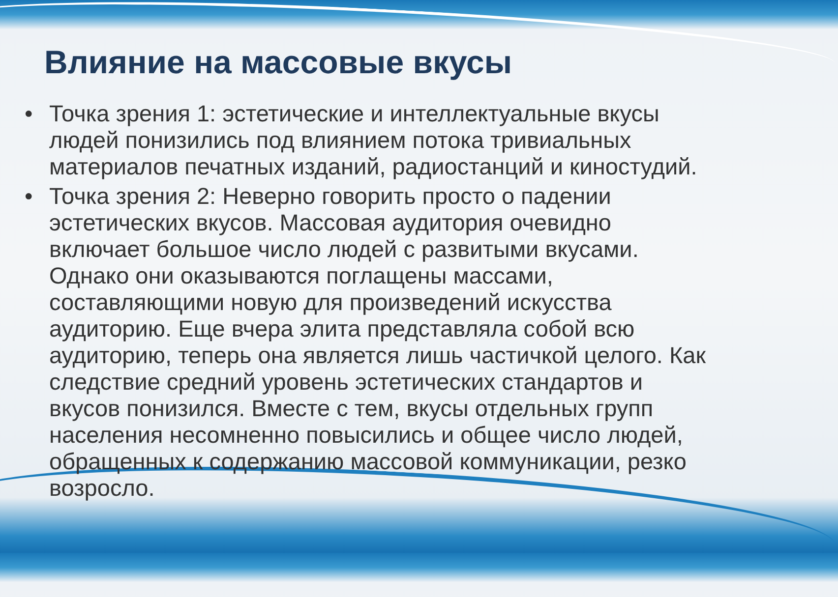Влияние на массовые вкусы
• Точка зрения 1: эстетические и интеллектуальные вкусы людей понизились под влиянием потока тривиальных материалов печатных изданий, радиостанций и киностудий.
• Точка зрения 2: Неверно говорить просто о падении эстетических вкусов. Массовая аудитория очевидно включает большое число людей с развитыми вкусами. Однако они оказываются поглащены массами, составляющими новую для произведений искусства аудиторию. Еще вчера элита представляла собой всю аудиторию, теперь она является лишь частичкой целого. Как следствие средний уровень эстетических стандартов и вкусов понизился. Вместе с тем, вкусы отдельных групп населения несомненно повысились и общее число людей, обращенных к содержанию массовой коммуникации, резко возросло.